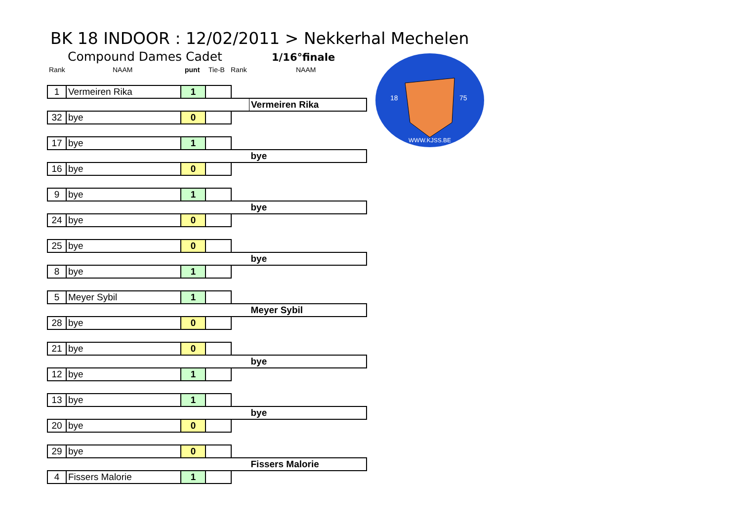BK 18 INDOOR : 12/02/2011 > Nekkerhal Mechelen
Compound Dames Cadet 1/16°finale
Rank NAAM punt Tie-B Rank NAAM
WWW.KJSS.BE
18
75
| 1 | Vermeiren Rika | 1 | | | |
| | | | | | Vermeiren Rika |
| 32 | bye | 0 | | | |
| 17 | bye | 1 | | | |
| | | | | | bye |
| 16 | bye | 0 | | | |
| 9 | bye | 1 | | | |
| | | | | | bye |
| 24 | bye | 0 | | | |
| 25 | bye | 0 | | | |
| | | | | | bye |
| 8 | bye | 1 | | | |
| 5 | Meyer Sybil | 1 | | | |
| | | | | | Meyer Sybil |
| 28 | bye | 0 | | | |
| 21 | bye | 0 | | | |
| | | | | | bye |
| 12 | bye | 1 | | | |
| 13 | bye | 1 | | | |
| | | | | | bye |
| 20 | bye | 0 | | | |
| 29 | bye | 0 | | | |
| | | | | | Fissers Malorie |
| 4 | Fissers Malorie | 1 | | | |